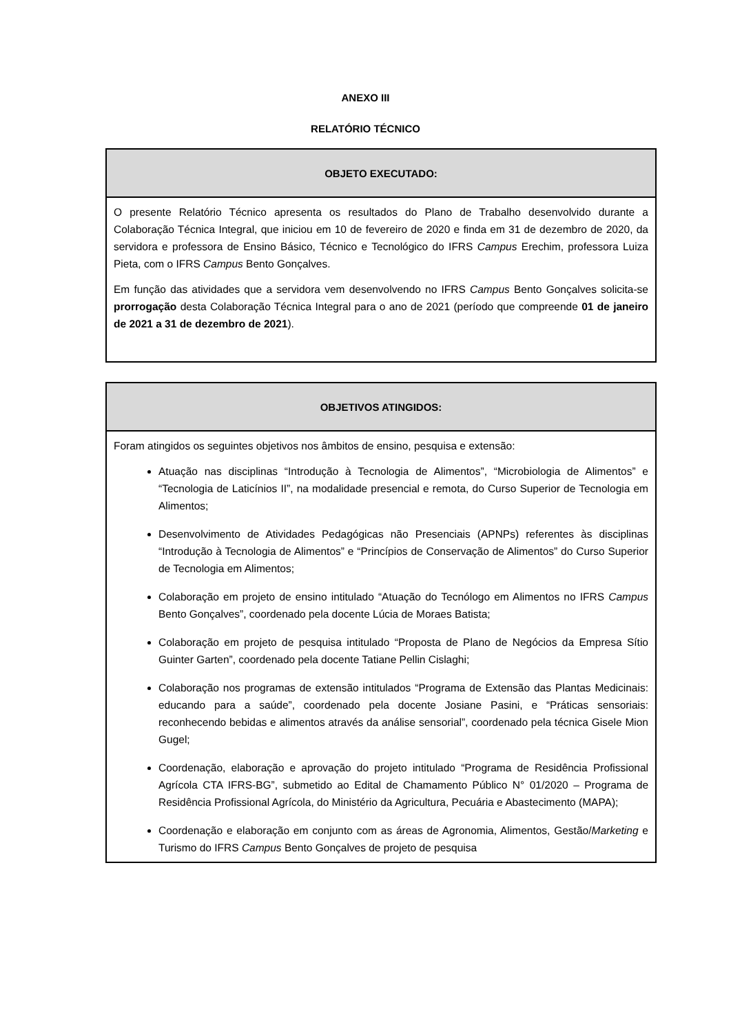ANEXO III
RELATÓRIO TÉCNICO
| OBJETO EXECUTADO: |
| --- |
| O presente Relatório Técnico apresenta os resultados do Plano de Trabalho desenvolvido durante a Colaboração Técnica Integral, que iniciou em 10 de fevereiro de 2020 e finda em 31 de dezembro de 2020, da servidora e professora de Ensino Básico, Técnico e Tecnológico do IFRS Campus Erechim, professora Luiza Pieta, com o IFRS Campus Bento Gonçalves. Em função das atividades que a servidora vem desenvolvendo no IFRS Campus Bento Gonçalves solicita-se prorrogação desta Colaboração Técnica Integral para o ano de 2021 (período que compreende 01 de janeiro de 2021 a 31 de dezembro de 2021 ). |
| OBJETIVOS ATINGIDOS: |
| --- |
| Foram atingidos os seguintes objetivos nos âmbitos de ensino, pesquisa e extensão: Atuação nas disciplinas “Introdução à Tecnologia de Alimentos”, “Microbiologia de Alimentos” e “Tecnologia de Laticínios II”, na modalidade presencial e remota, do Curso Superior de Tecnologia em Alimentos; Desenvolvimento de Atividades Pedagógicas não Presenciais (APNPs) referentes às disciplinas “Introdução à Tecnologia de Alimentos” e “Princípios de Conservação de Alimentos” do Curso Superior de Tecnologia em Alimentos; Colaboração em projeto de ensino intitulado “Atuação do Tecnólogo em Alimentos no IFRS Campus Bento Gonçalves”, coordenado pela docente Lúcia de Moraes Batista; Colaboração em projeto de pesquisa intitulado “Proposta de Plano de Negócios da Empresa Sítio Guinter Garten”, coordenado pela docente Tatiane Pellin Cislaghi; Colaboração nos programas de extensão intitulados “Programa de Extensão das Plantas Medicinais: educando para a saúde”, coordenado pela docente Josiane Pasini, e “Práticas sensoriais: reconhecendo bebidas e alimentos através da análise sensorial”, coordenado pela técnica Gisele Mion Gugel; Coordenação, elaboração e aprovação do projeto intitulado “Programa de Residência Profissional Agrícola CTA IFRS-BG”, submetido ao Edital de Chamamento Público N° 01/2020 – Programa de Residência Profissional Agrícola, do Ministério da Agricultura, Pecuária e Abastecimento (MAPA); Coordenação e elaboração em conjunto com as áreas de Agronomia, Alimentos, Gestão/ Marketing e Turismo do IFRS Campus Bento Gonçalves de projeto de pesquisa |